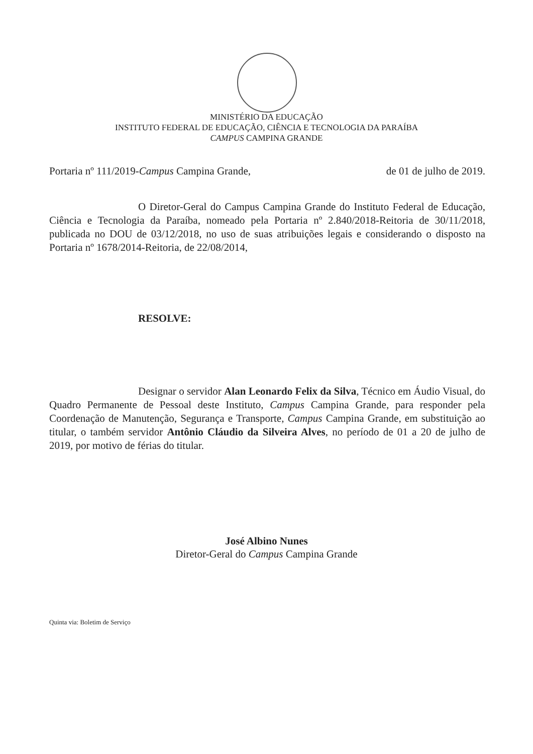MINISTÉRIO DA EDUCAÇÃO
INSTITUTO FEDERAL DE EDUCAÇÃO, CIÊNCIA E TECNOLOGIA DA PARAÍBA
CAMPUS CAMPINA GRANDE
Portaria nº 111/2019-Campus Campina Grande, de 01 de julho de 2019.
O Diretor-Geral do Campus Campina Grande do Instituto Federal de Educação, Ciência e Tecnologia da Paraíba, nomeado pela Portaria nº 2.840/2018-Reitoria de 30/11/2018, publicada no DOU de 03/12/2018, no uso de suas atribuições legais e considerando o disposto na Portaria nº 1678/2014-Reitoria, de 22/08/2014,
RESOLVE:
Designar o servidor Alan Leonardo Felix da Silva, Técnico em Áudio Visual, do Quadro Permanente de Pessoal deste Instituto, Campus Campina Grande, para responder pela Coordenação de Manutenção, Segurança e Transporte, Campus Campina Grande, em substituição ao titular, o também servidor Antônio Cláudio da Silveira Alves, no período de 01 a 20 de julho de 2019, por motivo de férias do titular.
José Albino Nunes
Diretor-Geral do Campus Campina Grande
Quinta via: Boletim de Serviço